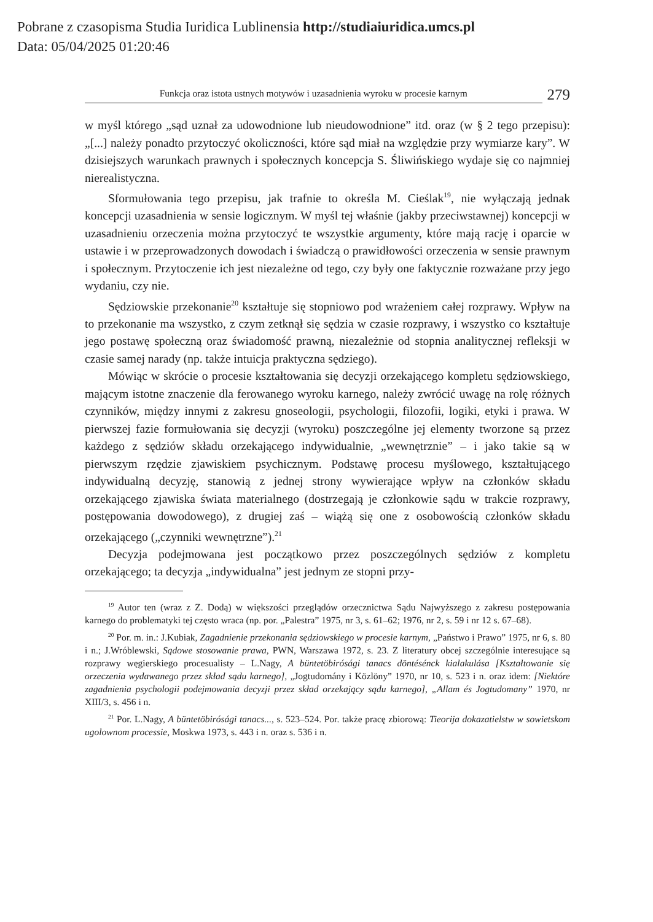Pobrane z czasopisma Studia Iuridica Lublinensia http://studiaiuridica.umcs.pl
Data: 05/04/2025 01:20:46
Funkcja oraz istota ustnych motywów i uzasadnienia wyroku w procesie karnym
279
w myśl którego „sąd uznał za udowodnione lub nieudowodnione” itd. oraz (w § 2 tego przepisu): „[...] należy ponadto przytoczyć okoliczności, które sąd miał na względzie przy wymiarze kary”. W dzisiejszych warunkach prawnych i społecznych koncepcja S. Śliwińskiego wydaje się co najmniej nierealistyczna.
Sformułowania tego przepisu, jak trafnie to określa M. Cieślak<sup>19</sup>, nie wyłączają jednak koncepcji uzasadnienia w sensie logicznym. W myśl tej właśnie (jakby przeciwstawnej) koncepcji w uzasadnieniu orzeczenia można przytoczyć te wszystkie argumenty, które mają rację i oparcie w ustawie i w przeprowadzonych dowodach i świadczą o prawidłowości orzeczenia w sensie prawnym i społecznym. Przytoczenie ich jest niezależne od tego, czy były one faktycznie rozważane przy jego wydaniu, czy nie.
Sędziowskie przekonanie<sup>20</sup> kształtuje się stopniowo pod wrażeniem całej rozprawy. Wpływ na to przekonanie ma wszystko, z czym zetknął się sędzia w czasie rozprawy, i wszystko co kształtuje jego postawę społeczną oraz świadomość prawną, niezależnie od stopnia analitycznej refleksji w czasie samej narady (np. także intuicja praktyczna sędziego).
Mówiąc w skrócie o procesie kształtowania się decyzji orzekającego kompletu sędziowskiego, mającym istotne znaczenie dla ferowanego wyroku karnego, należy zwrócić uwagę na rolę różnych czynników, między innymi z zakresu gnoseologii, psychologii, filozofii, logiki, etyki i prawa. W pierwszej fazie formułowania się decyzji (wyroku) poszczególne jej elementy tworzone są przez każdego z sędziów składu orzekającego indywidualnie, „wewnętrznie” – i jako takie są w pierwszym rzędzie zjawiskiem psychicznym. Podstawę procesu myślowego, kształtującego indywidualną decyzję, stanowią z jednej strony wywierające wpływ na członków składu orzekającego zjawiska świata materialnego (dostrzegają je członkowie sądu w trakcie rozprawy, postępowania dowodowego), z drugiej zaś – wiążą się one z osobowością członków składu orzekającego („czynniki wewnętrzne”).<sup>21</sup>
Decyzja podejmowana jest początkowo przez poszczególnych sędziów z kompletu orzekającego; ta decyzja „indywidualna” jest jednym ze stopni przy-
<sup>19</sup> Autor ten (wraz z Z. Dodą) w większości przeglądów orzecznictwa Sądu Najwyższego z zakresu postępowania karnego do problematyki tej często wraca (np. por. „Palestra” 1975, nr 3, s. 61–62; 1976, nr 2, s. 59 i nr 12 s. 67–68).
<sup>20</sup> Por. m. in.: J.Kubiak, Zagadnienie przekonania sędziowskiego w procesie karnym, „Państwo i Prawo” 1975, nr 6, s. 80 i n.; J.Wróblewski, Sądowe stosowanie prawa, PWN, Warszawa 1972, s. 23. Z literatury obcej szczególnie interesujące są rozprawy węgierskiego procesualisty – L.Nagy, A büntetöbirósági tanacs döntésénck kialakulása [Kształtowanie się orzeczenia wydawanego przez skład sądu karnego], „Jogtudomány i Közlöny” 1970, nr 10, s. 523 i n. oraz idem: [Niektóre zagadnienia psychologii podejmowania decyzji przez skład orzekający sądu karnego], „Allam és Jogtudomany” 1970, nr XIII/3, s. 456 i n.
<sup>21</sup> Por. L.Nagy, A büntetöbirósági tanacs..., s. 523–524. Por. także pracę zbiorową: Tieorija dokazatielstw w sowietskom ugolownom processie, Moskwa 1973, s. 443 i n. oraz s. 536 i n.